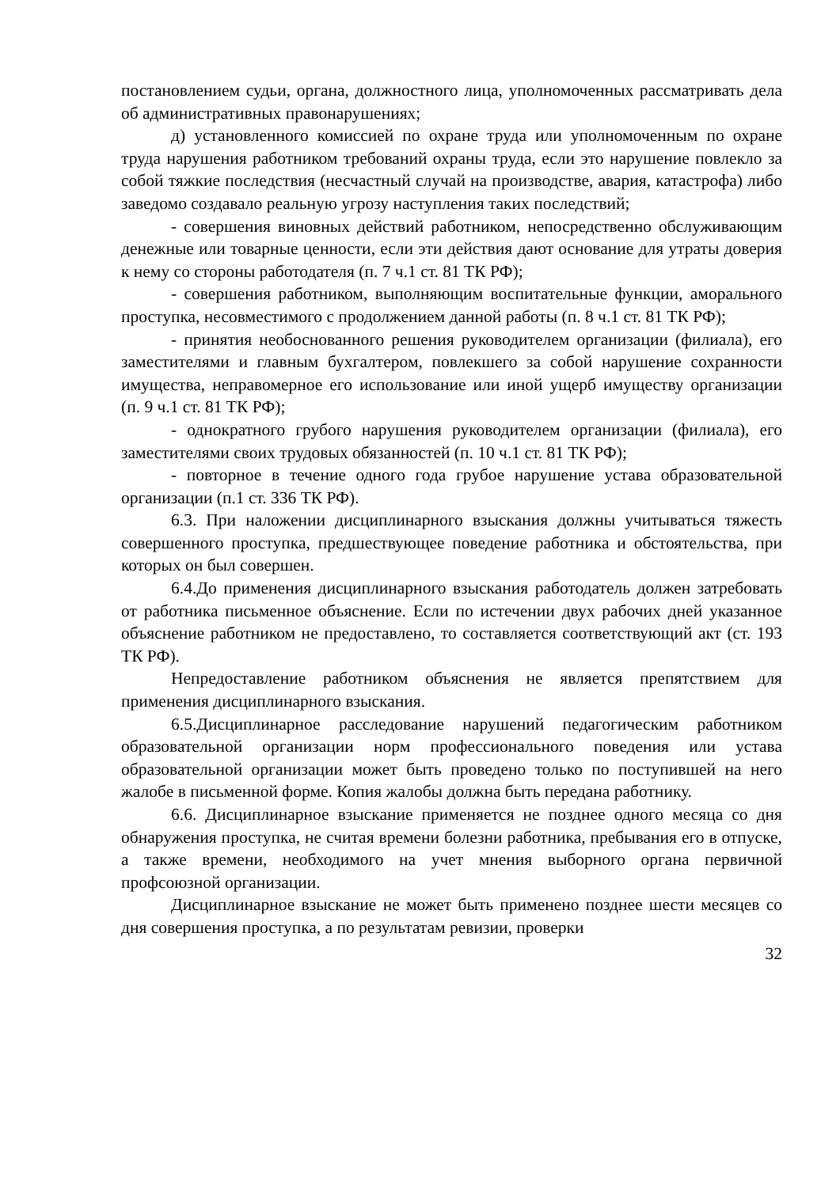постановлением судьи, органа, должностного лица, уполномоченных рассматривать дела об административных правонарушениях;
д) установленного комиссией по охране труда или уполномоченным по охране труда нарушения работником требований охраны труда, если это нарушение повлекло за собой тяжкие последствия (несчастный случай на производстве, авария, катастрофа) либо заведомо создавало реальную угрозу наступления таких последствий;
- совершения виновных действий работником, непосредственно обслуживающим денежные или товарные ценности, если эти действия дают основание для утраты доверия к нему со стороны работодателя (п. 7 ч.1 ст. 81 ТК РФ);
- совершения работником, выполняющим воспитательные функции, аморального проступка, несовместимого с продолжением данной работы (п. 8 ч.1 ст. 81 ТК РФ);
- принятия необоснованного решения руководителем организации (филиала), его заместителями и главным бухгалтером, повлекшего за собой нарушение сохранности имущества, неправомерное его использование или иной ущерб имуществу организации (п. 9 ч.1 ст. 81 ТК РФ);
- однократного грубого нарушения руководителем организации (филиала), его заместителями своих трудовых обязанностей (п. 10 ч.1 ст. 81 ТК РФ);
- повторное в течение одного года грубое нарушение устава образовательной организации (п.1 ст. 336 ТК РФ).
6.3. При наложении дисциплинарного взыскания должны учитываться тяжесть совершенного проступка, предшествующее поведение работника и обстоятельства, при которых он был совершен.
6.4.До применения дисциплинарного взыскания работодатель должен затребовать от работника письменное объяснение. Если по истечении двух рабочих дней указанное объяснение работником не предоставлено, то составляется соответствующий акт (ст. 193 ТК РФ).
Непредоставление работником объяснения не является препятствием для применения дисциплинарного взыскания.
6.5.Дисциплинарное расследование нарушений педагогическим работником образовательной организации норм профессионального поведения или устава образовательной организации может быть проведено только по поступившей на него жалобе в письменной форме. Копия жалобы должна быть передана работнику.
6.6. Дисциплинарное взыскание применяется не позднее одного месяца со дня обнаружения проступка, не считая времени болезни работника, пребывания его в отпуске, а также времени, необходимого на учет мнения выборного органа первичной профсоюзной организации.
Дисциплинарное взыскание не может быть применено позднее шести месяцев со дня совершения проступка, а по результатам ревизии, проверки
32